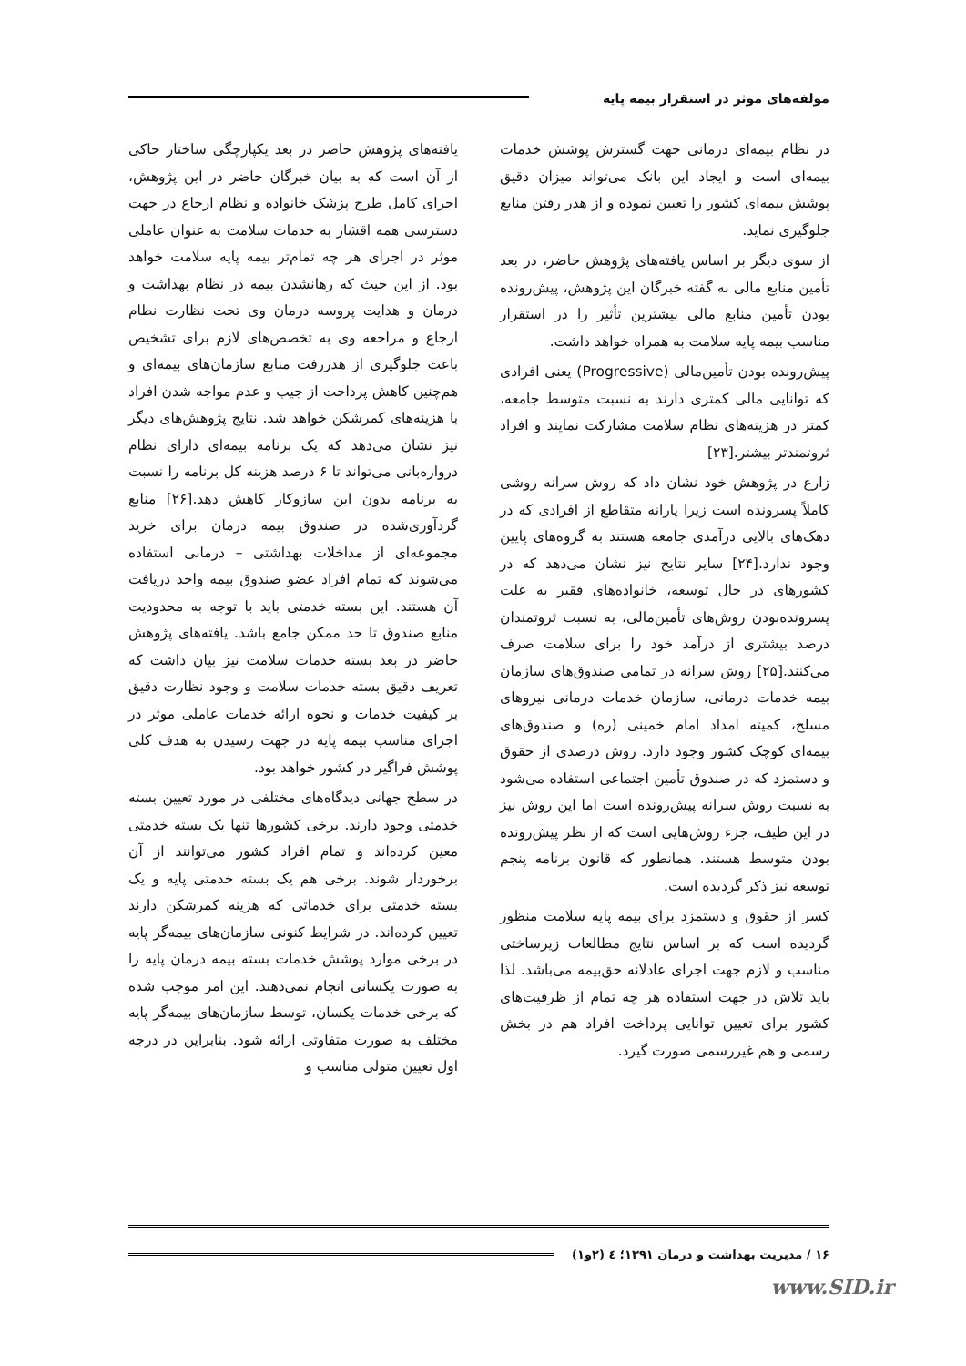مولفه‌های موثر در استقرار بیمه پایه
در نظام بیمه‌ای درمانی جهت گسترش پوشش خدمات بیمه‌ای است و ایجاد این بانک می‌تواند میزان دقیق پوشش بیمه‌ای کشور را تعیین نموده و از هدر رفتن منابع جلوگیری نماید.
از سوی دیگر بر اساس یافته‌های پژوهش حاضر، در بعد تأمین منابع مالی به گفته خبرگان این پژوهش، پیش‌رونده بودن تأمین منابع مالی بیشترین تأثیر را در استقرار مناسب بیمه پایه سلامت به همراه خواهد داشت.
پیش‌رونده بودن تأمین‌مالی (Progressive) یعنی افرادی که توانایی مالی کمتری دارند به نسبت متوسط جامعه، کمتر در هزینه‌های نظام سلامت مشارکت نمایند و افراد ثروتمندتر بیشتر.[۲۳]
زارع در پژوهش خود نشان داد که روش سرانه روشی کاملاً پسرونده است زیرا یارانه متقاطع از افرادی که در دهک‌های بالایی درآمدی جامعه هستند به گروه‌های پایین وجود ندارد.[۲۴] سایر نتایج نیز نشان می‌دهد که در کشورهای در حال توسعه، خانواده‌های فقیر به علت پسرونده‌بودن روش‌های تأمین‌مالی، به نسبت ثروتمندان درصد بیشتری از درآمد خود را برای سلامت صرف می‌کنند.[۲۵] روش سرانه در تمامی صندوق‌های سازمان بیمه خدمات درمانی، سازمان خدمات درمانی نیروهای مسلح، کمیته امداد امام خمینی (ره) و صندوق‌های بیمه‌ای کوچک کشور وجود دارد. روش درصدی از حقوق و دستمزد که در صندوق تأمین اجتماعی استفاده می‌شود به نسبت روش سرانه پیش‌رونده است اما این روش نیز در این طیف، جزء روش‌هایی است که از نظر پیش‌رونده بودن متوسط هستند. همانطور که قانون برنامه پنجم توسعه نیز ذکر گردیده است.
کسر از حقوق و دستمزد برای بیمه پایه سلامت منظور گردیده است که بر اساس نتایج مطالعات زیرساختی مناسب و لازم جهت اجرای عادلانه حق‌بیمه می‌باشد. لذا باید تلاش در جهت استفاده هر چه تمام از ظرفیت‌های کشور برای تعیین توانایی پرداخت افراد هم در بخش رسمی و هم غیررسمی صورت گیرد.
یافته‌های پژوهش حاضر در بعد یکپارچگی ساختار حاکی از آن است که به بیان خبرگان حاضر در این پژوهش، اجرای کامل طرح پزشک خانواده و نظام ارجاع در جهت دسترسی همه اقشار به خدمات سلامت به عنوان عاملی موثر در اجرای هر چه تمام‌تر بیمه پایه سلامت خواهد بود. از این حیث که رهانشدن بیمه در نظام بهداشت و درمان و هدایت پروسه درمان وی تحت نظارت نظام ارجاع و مراجعه وی به تخصص‌های لازم برای تشخیص باعث جلوگیری از هدررفت منابع سازمان‌های بیمه‌ای و هم‌چنین کاهش پرداخت از جیب و عدم مواجه شدن افراد با هزینه‌های کمرشکن خواهد شد. نتایج پژوهش‌های دیگر نیز نشان می‌دهد که یک برنامه بیمه‌ای دارای نظام دروازه‌بانی می‌تواند تا ۶ درصد هزینه کل برنامه را نسبت به برنامه بدون این سازوکار کاهش دهد.[۲۶] منابع گردآوری‌شده در صندوق بیمه درمان برای خرید مجموعه‌ای از مداخلات بهداشتی – درمانی استفاده می‌شوند که تمام افراد عضو صندوق بیمه واجد دریافت آن هستند. این بسته خدمتی باید با توجه به محدودیت منابع صندوق تا حد ممکن جامع باشد. یافته‌های پژوهش حاضر در بعد بسته خدمات سلامت نیز بیان داشت که تعریف دقیق بسته خدمات سلامت و وجود نظارت دقیق بر کیفیت خدمات و نحوه ارائه خدمات عاملی موثر در اجرای مناسب بیمه پایه در جهت رسیدن به هدف کلی پوشش فراگیر در کشور خواهد بود.
در سطح جهانی دیدگاه‌های مختلفی در مورد تعیین بسته خدمتی وجود دارند. برخی کشورها تنها یک بسته خدمتی معین کرده‌اند و تمام افراد کشور می‌توانند از آن برخوردار شوند. برخی هم یک بسته خدمتی پایه و یک بسته خدمتی برای خدماتی که هزینه کمرشکن دارند تعیین کرده‌اند. در شرایط کنونی سازمان‌های بیمه‌گر پایه در برخی موارد پوشش خدمات بسته بیمه درمان پایه را به صورت یکسانی انجام نمی‌دهند. این امر موجب شده که برخی خدمات یکسان، توسط سازمان‌های بیمه‌گر پایه مختلف به صورت متفاوتی ارائه شود. بنابراین در درجه اول تعیین متولی مناسب و
۱۶ / مدیریت بهداشت و درمان ۱۳۹۱؛ ٤ (۲و۱)
www.SID.ir